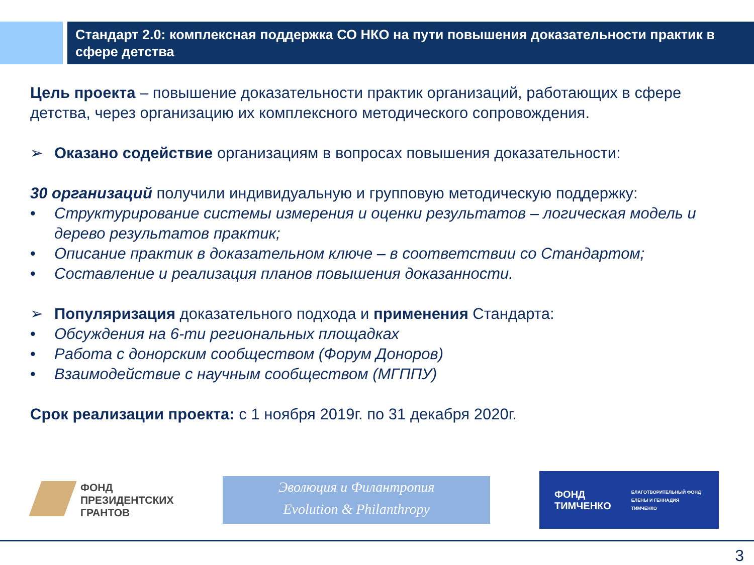Стандарт 2.0: комплексная поддержка СО НКО на пути повышения доказательности практик в сфере детства
Цель проекта – повышение доказательности практик организаций, работающих в сфере детства, через организацию их комплексного методического сопровождения.
➢ Оказано содействие организациям в вопросах повышения доказательности:
30 организаций получили индивидуальную и групповую методическую поддержку:
• Структурирование системы измерения и оценки результатов – логическая модель и дерево результатов практик;
• Описание практик в доказательном ключе – в соответствии со Стандартом;
• Составление и реализация планов повышения доказанности.
➢ Популяризация доказательного подхода и применения Стандарта:
• Обсуждения на 6-ти региональных площадках
• Работа с донорским сообществом (Форум Доноров)
• Взаимодействие с научным сообществом (МГППУ)
Срок реализации проекта: с 1 ноября 2019г. по 31 декабря 2020г.
ФОНД
ПРЕЗИДЕНТСКИХ
ГРАНТОВ
Эволюция и Филантропия
Evolution & Philanthropy
ФОНД
ТИМЧЕНКО
БЛАГОТВОРИТЕЛЬНЫЙ ФОНД
ЕЛЕНЫ И ГЕННАДИЯ
ТИМЧЕНКО
3